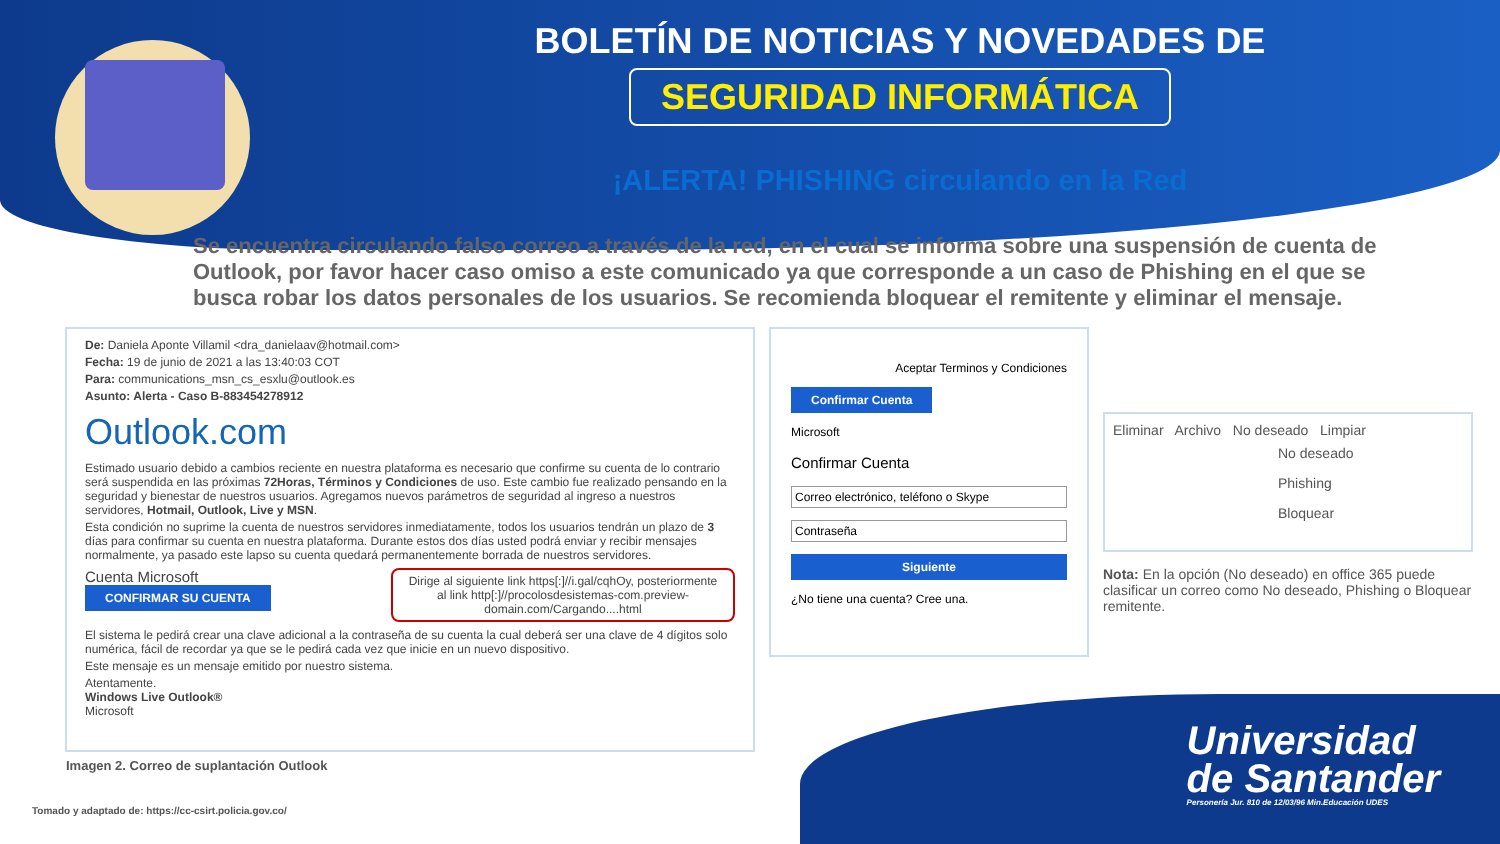BOLETÍN DE NOTICIAS Y NOVEDADES DE
SEGURIDAD INFORMÁTICA
¡ALERTA! PHISHING circulando en la Red
Se encuentra circulando falso correo a través de la red, en el cual se informa sobre una suspensión de cuenta de Outlook, por favor hacer caso omiso a este comunicado ya que corresponde a un caso de Phishing en el que se busca robar los datos personales de los usuarios. Se recomienda bloquear el remitente y eliminar el mensaje.
De: Daniela Aponte Villamil <dra_danielaav@hotmail.com>
Fecha: 19 de junio de 2021 a las 13:40:03 COT
Para: communications_msn_cs_esxlu@outlook.es
Asunto: Alerta - Caso B-883454278912
Outlook.com
Estimado usuario debido a cambios reciente en nuestra plataforma es necesario que confirme su cuenta de lo contrario será suspendida en las próximas 72Horas, Términos y Condiciones de uso. Este cambio fue realizado pensando en la seguridad y bienestar de nuestros usuarios. Agregamos nuevos parámetros de seguridad al ingreso a nuestros servidores, Hotmail, Outlook, Live y MSN.
Esta condición no suprime la cuenta de nuestros servidores inmediatamente, todos los usuarios tendrán un plazo de 3 días para confirmar su cuenta en nuestra plataforma. Durante estos dos días usted podrá enviar y recibir mensajes normalmente, ya pasado este lapso su cuenta quedará permanentemente borrada de nuestros servidores.
Cuenta Microsoft
CONFIRMAR SU CUENTA
Dirige al siguiente link https[:]//i.gal/cqhOy, posteriormente al link http[:]//procolosdesistemas-com.preview-domain.com/Cargando....html
El sistema le pedirá crear una clave adicional a la contraseña de su cuenta la cual deberá ser una clave de 4 dígitos solo numérica, fácil de recordar ya que se le pedirá cada vez que inicie en un nuevo dispositivo.
Este mensaje es un mensaje emitido por nuestro sistema.
Atentamente.
Windows Live Outlook®
Microsoft
Aceptar Terminos y Condiciones
Confirmar Cuenta
Microsoft
Confirmar Cuenta
Correo electrónico, teléfono o Skype
Contraseña
Siguiente
¿No tiene una cuenta? Cree una.
Eliminar Archivo No deseado Limpiar
No deseado
Phishing
Bloquear
Nota: En la opción (No deseado) en office 365 puede clasificar un correo como No deseado, Phishing o Bloquear remitente.
Imagen 2. Correo de suplantación Outlook
Tomado y adaptado de: https://cc-csirt.policia.gov.co/
Universidad
de Santander
Personería Jur. 810 de 12/03/96 Min.Educación UDES